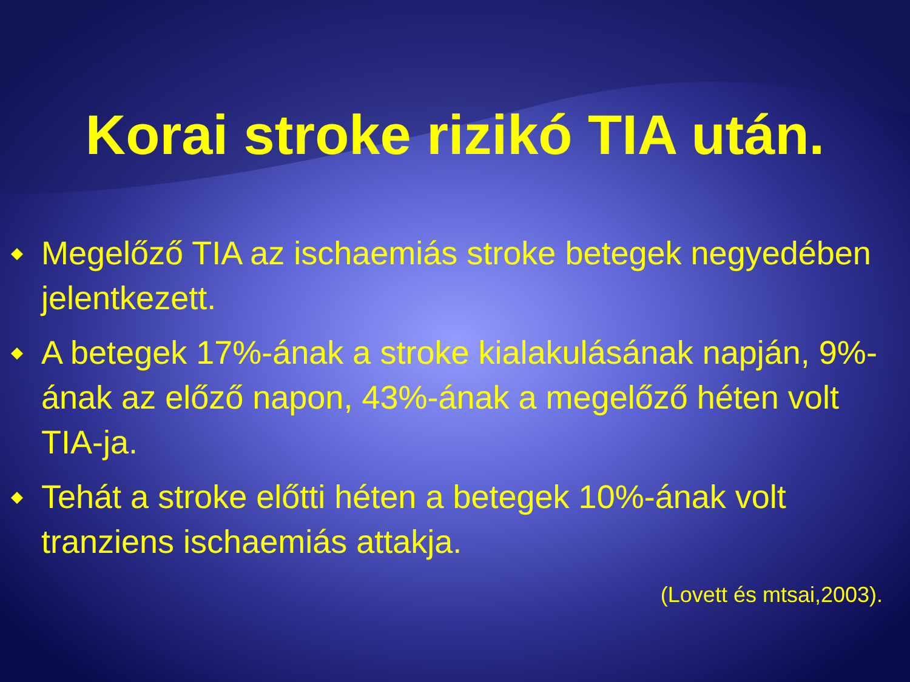Korai stroke rizikó TIA után.
◆ Megelőző TIA az ischaemiás stroke betegek negyedében jelentkezett.
◆ A betegek 17%-ának a stroke kialakulásának napján, 9%-ának az előző napon, 43%-ának a megelőző héten volt TIA-ja.
◆ Tehát a stroke előtti héten a betegek 10%-ának volt tranziens ischaemiás attakja.
(Lovett és mtsai,2003).